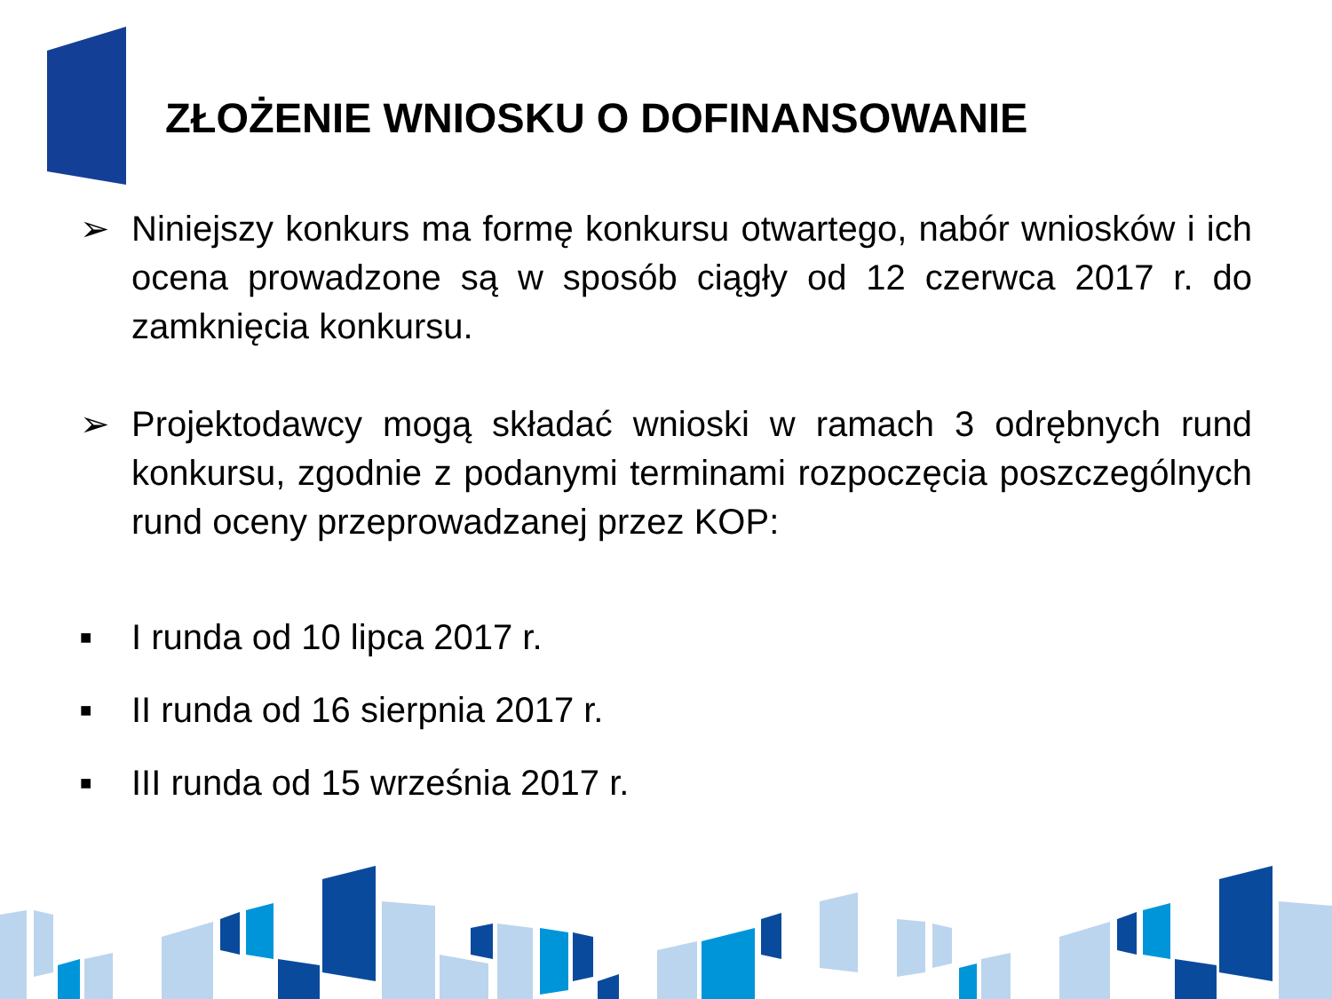ZŁOŻENIE WNIOSKU O DOFINANSOWANIE
➢ Niniejszy konkurs ma formę konkursu otwartego, nabór wniosków i ich ocena prowadzone są w sposób ciągły od 12 czerwca 2017 r. do zamknięcia konkursu.
➢ Projektodawcy mogą składać wnioski w ramach 3 odrębnych rund konkursu, zgodnie z podanymi terminami rozpoczęcia poszczególnych rund oceny przeprowadzanej przez KOP:
■
I runda od 10 lipca 2017 r.
■
II runda od 16 sierpnia 2017 r.
■
III runda od 15 września 2017 r.